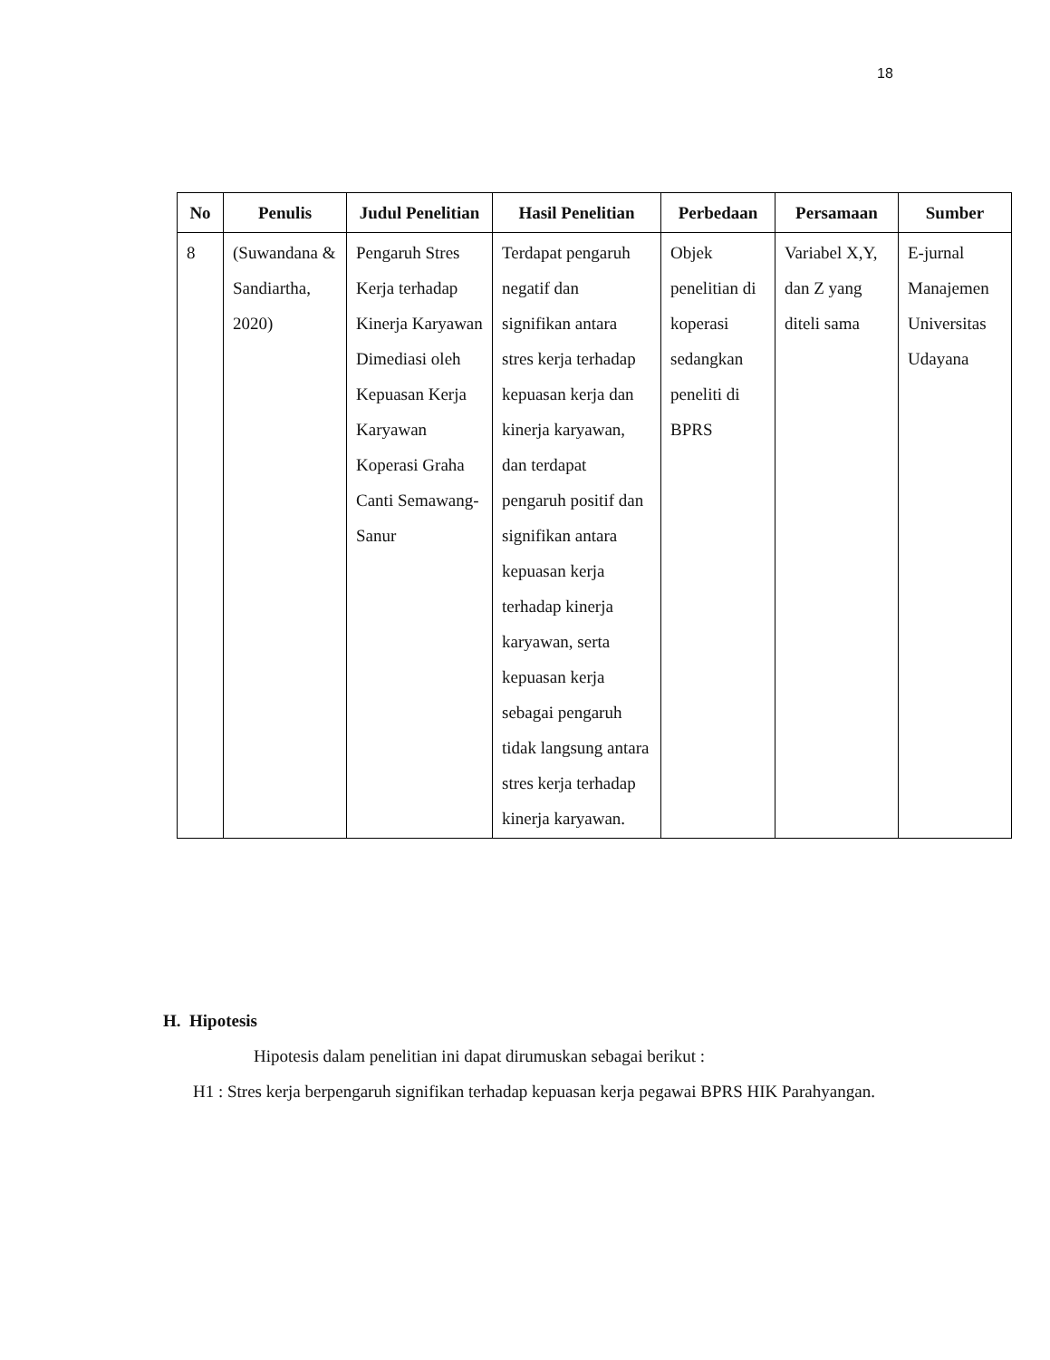18
| No | Penulis | Judul Penelitian | Hasil Penelitian | Perbedaan | Persamaan | Sumber |
| --- | --- | --- | --- | --- | --- | --- |
| 8 | (Suwandana & Sandiartha, 2020) | Pengaruh Stres Kerja terhadap Kinerja Karyawan Dimediasi oleh Kepuasan Kerja Karyawan Koperasi Graha Canti Semawang-Sanur | Terdapat pengaruh negatif dan signifikan antara stres kerja terhadap kepuasan kerja dan kinerja karyawan, dan terdapat pengaruh positif dan signifikan antara kepuasan kerja terhadap kinerja karyawan, serta kepuasan kerja sebagai pengaruh tidak langsung antara stres kerja terhadap kinerja karyawan. | Objek penelitian di koperasi sedangkan peneliti di BPRS | Variabel X,Y, dan Z yang diteli sama | E-jurnal Manajemen Universitas Udayana |
H. Hipotesis
Hipotesis dalam penelitian ini dapat dirumuskan sebagai berikut :
H1 : Stres kerja berpengaruh signifikan terhadap kepuasan kerja pegawai BPRS HIK Parahyangan.